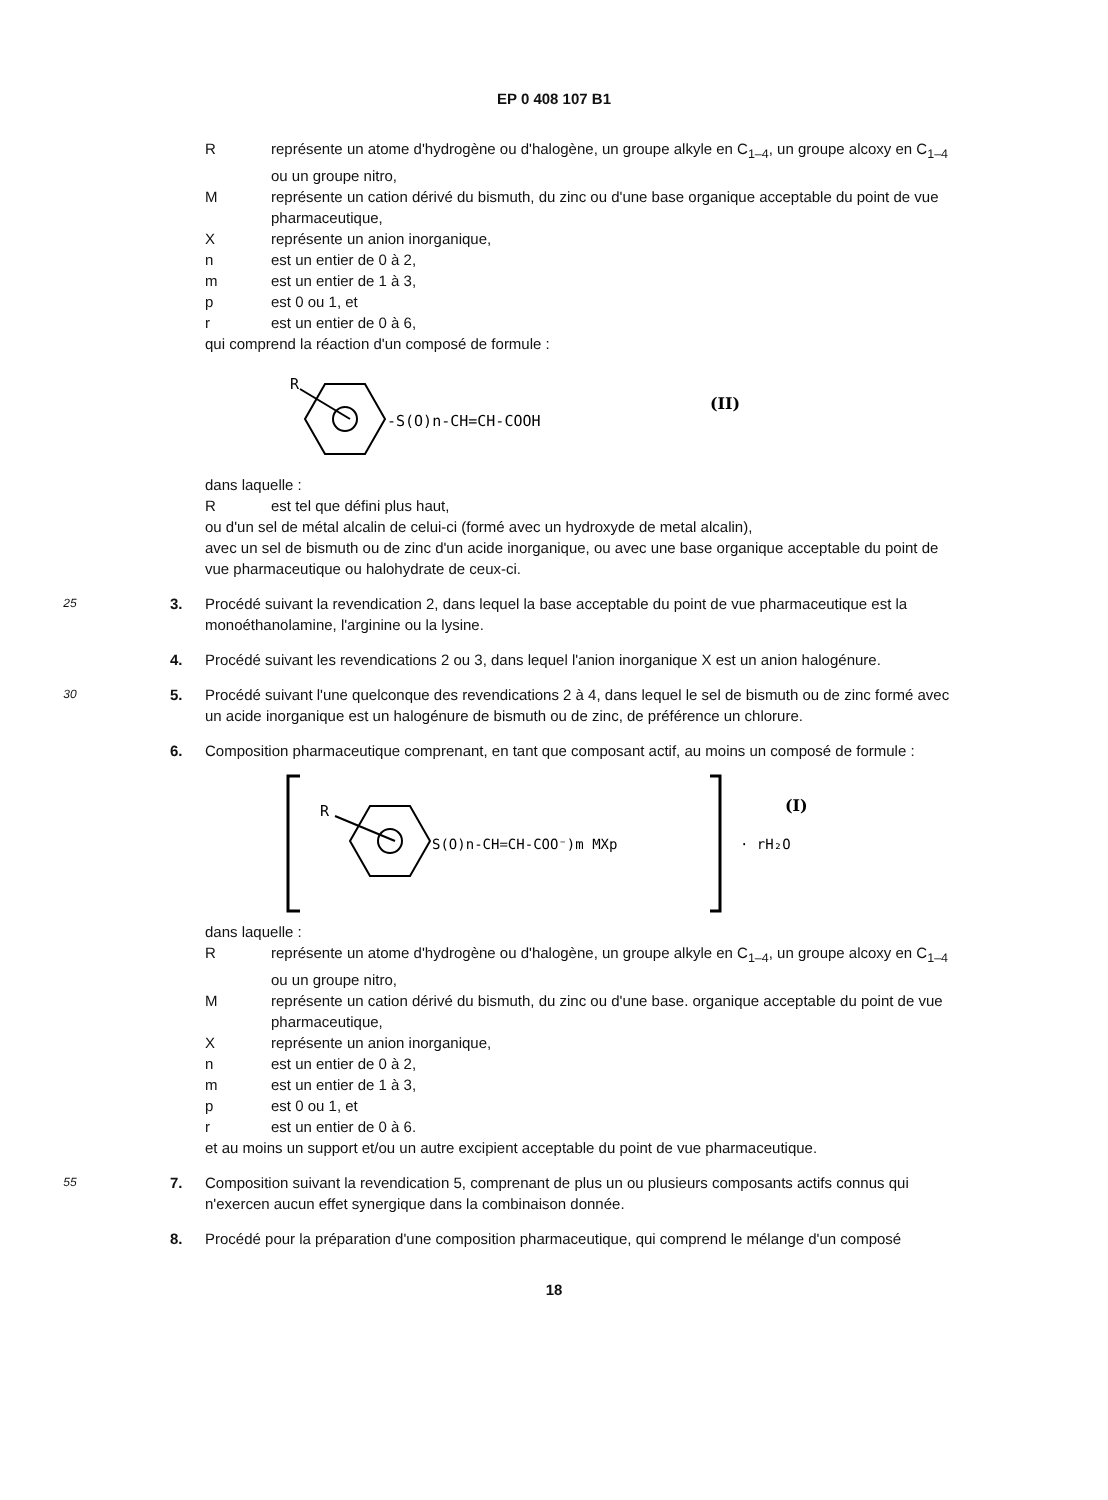EP 0 408 107 B1
R représente un atome d'hydrogène ou d'halogène, un groupe alkyle en C<sub>1–4</sub>, un groupe alcoxy en C<sub>1–4</sub> ou un groupe nitro,
M représente un cation dérivé du bismuth, du zinc ou d'une base organique acceptable du point de vue pharmaceutique,
X représente un anion inorganique,
n est un entier de 0 à 2,
m est un entier de 1 à 3,
p est 0 ou 1, et
r est un entier de 0 à 6,
qui comprend la réaction d'un composé de formule :
R
-S(O)n-CH=CH-COOH
(II)
dans laquelle :
R est tel que défini plus haut,
ou d'un sel de métal alcalin de celui-ci (formé avec un hydroxyde de metal alcalin),
avec un sel de bismuth ou de zinc d'un acide inorganique, ou avec une base organique acceptable du point de vue pharmaceutique ou halohydrate de ceux-ci.
25
3. Procédé suivant la revendication 2, dans lequel la base acceptable du point de vue pharmaceutique est la monoéthanolamine, l'arginine ou la lysine.
4. Procédé suivant les revendications 2 ou 3, dans lequel l'anion inorganique X est un anion halogénure.
30
5. Procédé suivant l'une quelconque des revendications 2 à 4, dans lequel le sel de bismuth ou de zinc formé avec un acide inorganique est un halogénure de bismuth ou de zinc, de préférence un chlorure.
6. Composition pharmaceutique comprenant, en tant que composant actif, au moins un composé de formule :
R
S(O)n-CH=CH-COO⁻)m MXp
· rH₂O
(I)
dans laquelle :
R représente un atome d'hydrogène ou d'halogène, un groupe alkyle en C<sub>1–4</sub>, un groupe alcoxy en C<sub>1–4</sub> ou un groupe nitro,
M représente un cation dérivé du bismuth, du zinc ou d'une base. organique acceptable du point de vue pharmaceutique,
X représente un anion inorganique,
n est un entier de 0 à 2,
m est un entier de 1 à 3,
p est 0 ou 1, et
r est un entier de 0 à 6.
et au moins un support et/ou un autre excipient acceptable du point de vue pharmaceutique.
55
7. Composition suivant la revendication 5, comprenant de plus un ou plusieurs composants actifs connus qui n'exercen aucun effet synergique dans la combinaison donnée.
8. Procédé pour la préparation d'une composition pharmaceutique, qui comprend le mélange d'un composé
18